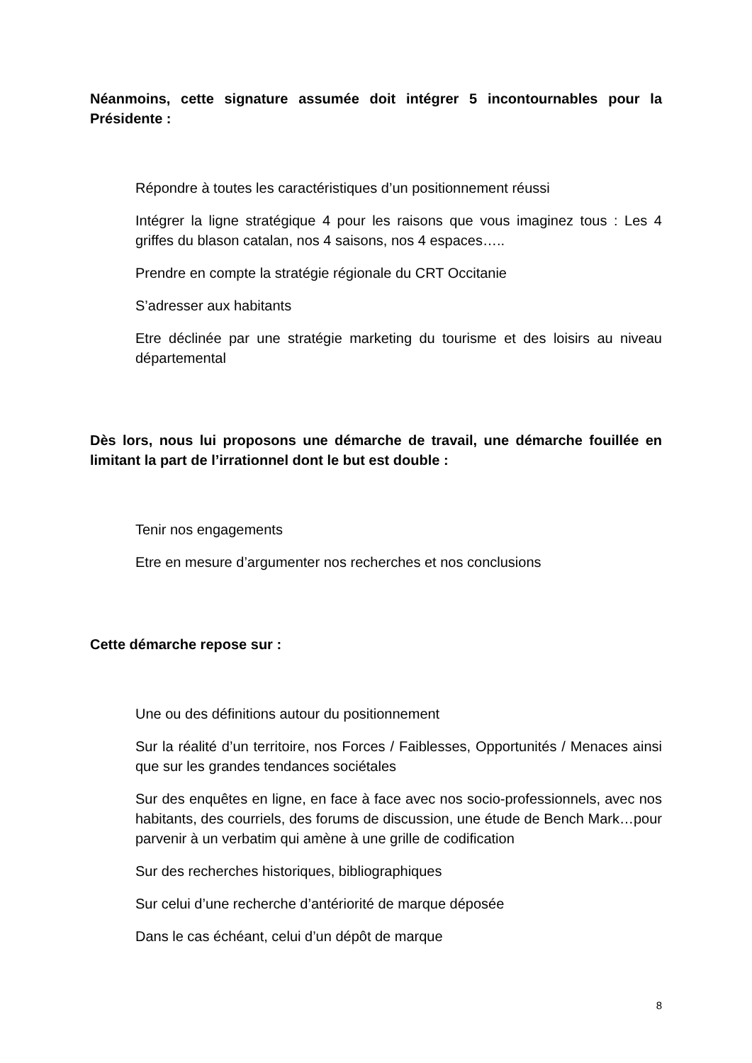Néanmoins, cette signature assumée doit intégrer 5 incontournables pour la Présidente :
Répondre à toutes les caractéristiques d’un positionnement réussi
Intégrer la ligne stratégique 4 pour les raisons que vous imaginez tous : Les 4 griffes du blason catalan, nos 4 saisons, nos 4 espaces…..
Prendre en compte la stratégie régionale du CRT Occitanie
S’adresser aux habitants
Etre déclinée par une stratégie marketing du tourisme et des loisirs au niveau départemental
Dès lors, nous lui proposons une démarche de travail, une démarche fouillée en limitant la part de l’irrationnel dont le but est double :
Tenir nos engagements
Etre en mesure d’argumenter nos recherches et nos conclusions
Cette démarche repose sur :
Une ou des définitions autour du positionnement
Sur la réalité d’un territoire, nos Forces / Faiblesses, Opportunités / Menaces ainsi que sur les grandes tendances sociétales
Sur des enquêtes en ligne, en face à face avec nos socio-professionnels, avec nos habitants, des courriels, des forums de discussion, une étude de Bench Mark…pour parvenir à un verbatim qui amène à une grille de codification
Sur des recherches historiques, bibliographiques
Sur celui d’une recherche d’antériorité de marque déposée
Dans le cas échéant, celui d’un dépôt de marque
8